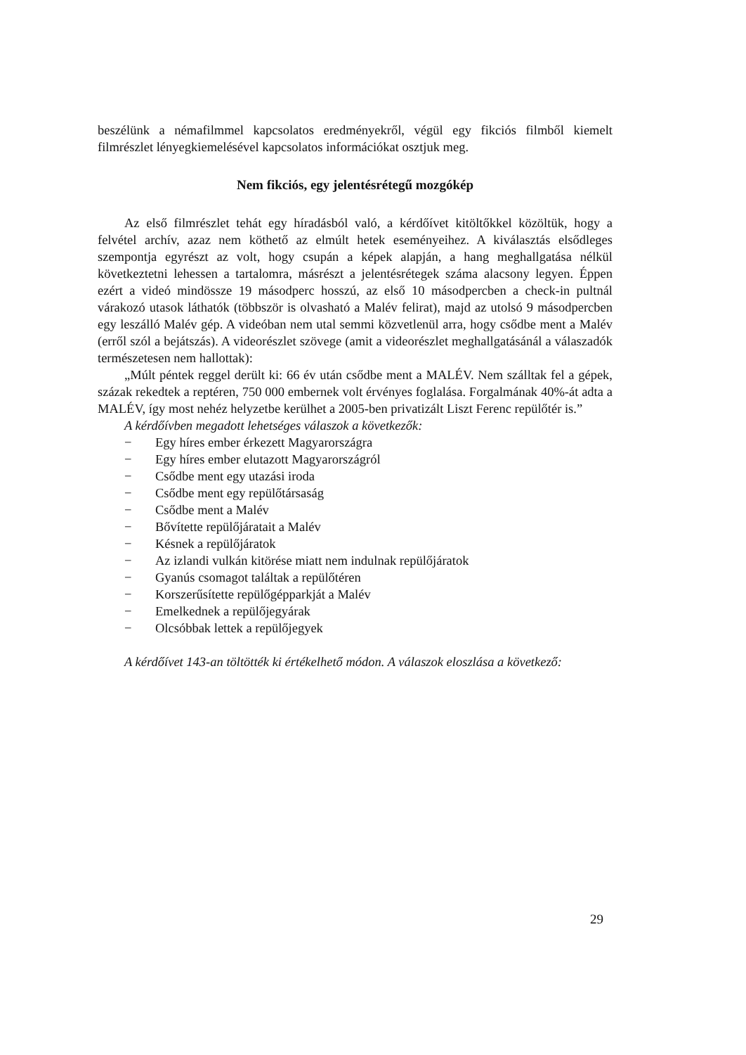beszélünk a némafilmmel kapcsolatos eredményekről, végül egy fikciós filmből kiemelt filmrészlet lényegkiemelésével kapcsolatos információkat osztjuk meg.
Nem fikciós, egy jelentésrétegű mozgókép
Az első filmrészlet tehát egy híradásból való, a kérdőívet kitöltőkkel közöltük, hogy a felvétel archív, azaz nem köthető az elmúlt hetek eseményeihez. A kiválasztás elsődleges szempontja egyrészt az volt, hogy csupán a képek alapján, a hang meghallgatása nélkül következtetni lehessen a tartalomra, másrészt a jelentésrétegek száma alacsony legyen. Éppen ezért a videó mindössze 19 másodperc hosszú, az első 10 másodpercben a check-in pultnál várakozó utasok láthatók (többször is olvasható a Malév felirat), majd az utolsó 9 másodpercben egy leszálló Malév gép. A videóban nem utal semmi közvetlenül arra, hogy csődbe ment a Malév (erről szól a bejátszás). A videorészlet szövege (amit a videorészlet meghallgatásánál a válaszadók természetesen nem hallottak):
„Múlt péntek reggel derült ki: 66 év után csődbe ment a MALÉV. Nem szálltak fel a gépek, százak rekedtek a reptéren, 750 000 embernek volt érvényes foglalása. Forgalmának 40%-át adta a MALÉV, így most nehéz helyzetbe kerülhet a 2005-ben privatizált Liszt Ferenc repülőtér is.”
A kérdőívben megadott lehetséges válaszok a következők:
− Egy híres ember érkezett Magyarországra
− Egy híres ember elutazott Magyarországról
− Csődbe ment egy utazási iroda
− Csődbe ment egy repülőtársaság
− Csődbe ment a Malév
− Bővítette repülőjáratait a Malév
− Késnek a repülőjáratok
− Az izlandi vulkán kitörése miatt nem indulnak repülőjáratok
− Gyanús csomagot találtak a repülőtéren
− Korszerűsítette repülőgépparkját a Malév
− Emelkednek a repülőjegyárak
− Olcsóbbak lettek a repülőjegyek
A kérdőívet 143-an töltötték ki értékelhető módon. A válaszok eloszlása a következő:
29